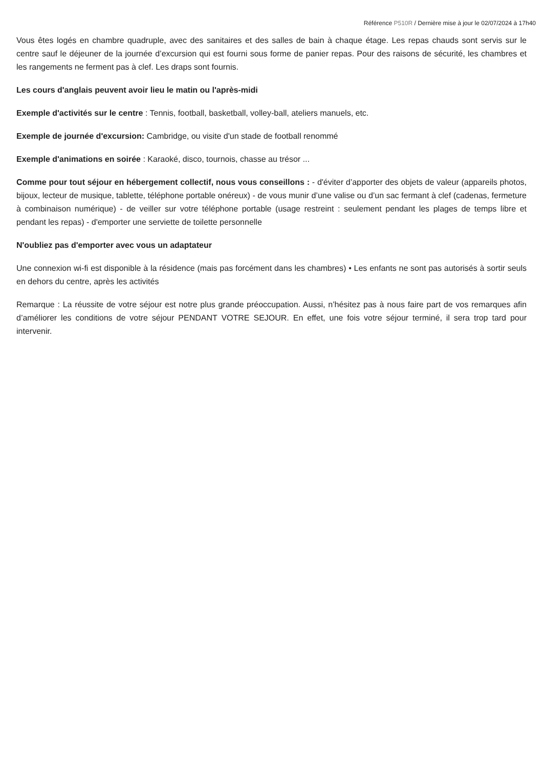Référence P510R / Dernière mise à jour le 02/07/2024 à 17h40
Vous êtes logés en chambre quadruple, avec des sanitaires et des salles de bain à chaque étage. Les repas chauds sont servis sur le centre sauf le déjeuner de la journée d’excursion qui est fourni sous forme de panier repas. Pour des raisons de sécurité, les chambres et les rangements ne ferment pas à clef. Les draps sont fournis.
Les cours d'anglais peuvent avoir lieu le matin ou l'après-midi
Exemple d'activités sur le centre : Tennis, football, basketball, volley-ball, ateliers manuels, etc.
Exemple de journée d'excursion: Cambridge, ou visite d'un stade de football renommé
Exemple d'animations en soirée : Karaoké, disco, tournois, chasse au trésor ...
Comme pour tout séjour en hébergement collectif, nous vous conseillons : - d'éviter d’apporter des objets de valeur (appareils photos, bijoux, lecteur de musique, tablette, téléphone portable onéreux) - de vous munir d’une valise ou d’un sac fermant à clef (cadenas, fermeture à combinaison numérique) - de veiller sur votre téléphone portable (usage restreint : seulement pendant les plages de temps libre et pendant les repas) - d'emporter une serviette de toilette personnelle
N'oubliez pas d'emporter avec vous un adaptateur
Une connexion wi-fi est disponible à la résidence (mais pas forcément dans les chambres) • Les enfants ne sont pas autorisés à sortir seuls en dehors du centre, après les activités
Remarque : La réussite de votre séjour est notre plus grande préoccupation. Aussi, n’hésitez pas à nous faire part de vos remarques afin d’améliorer les conditions de votre séjour PENDANT VOTRE SEJOUR. En effet, une fois votre séjour terminé, il sera trop tard pour intervenir.